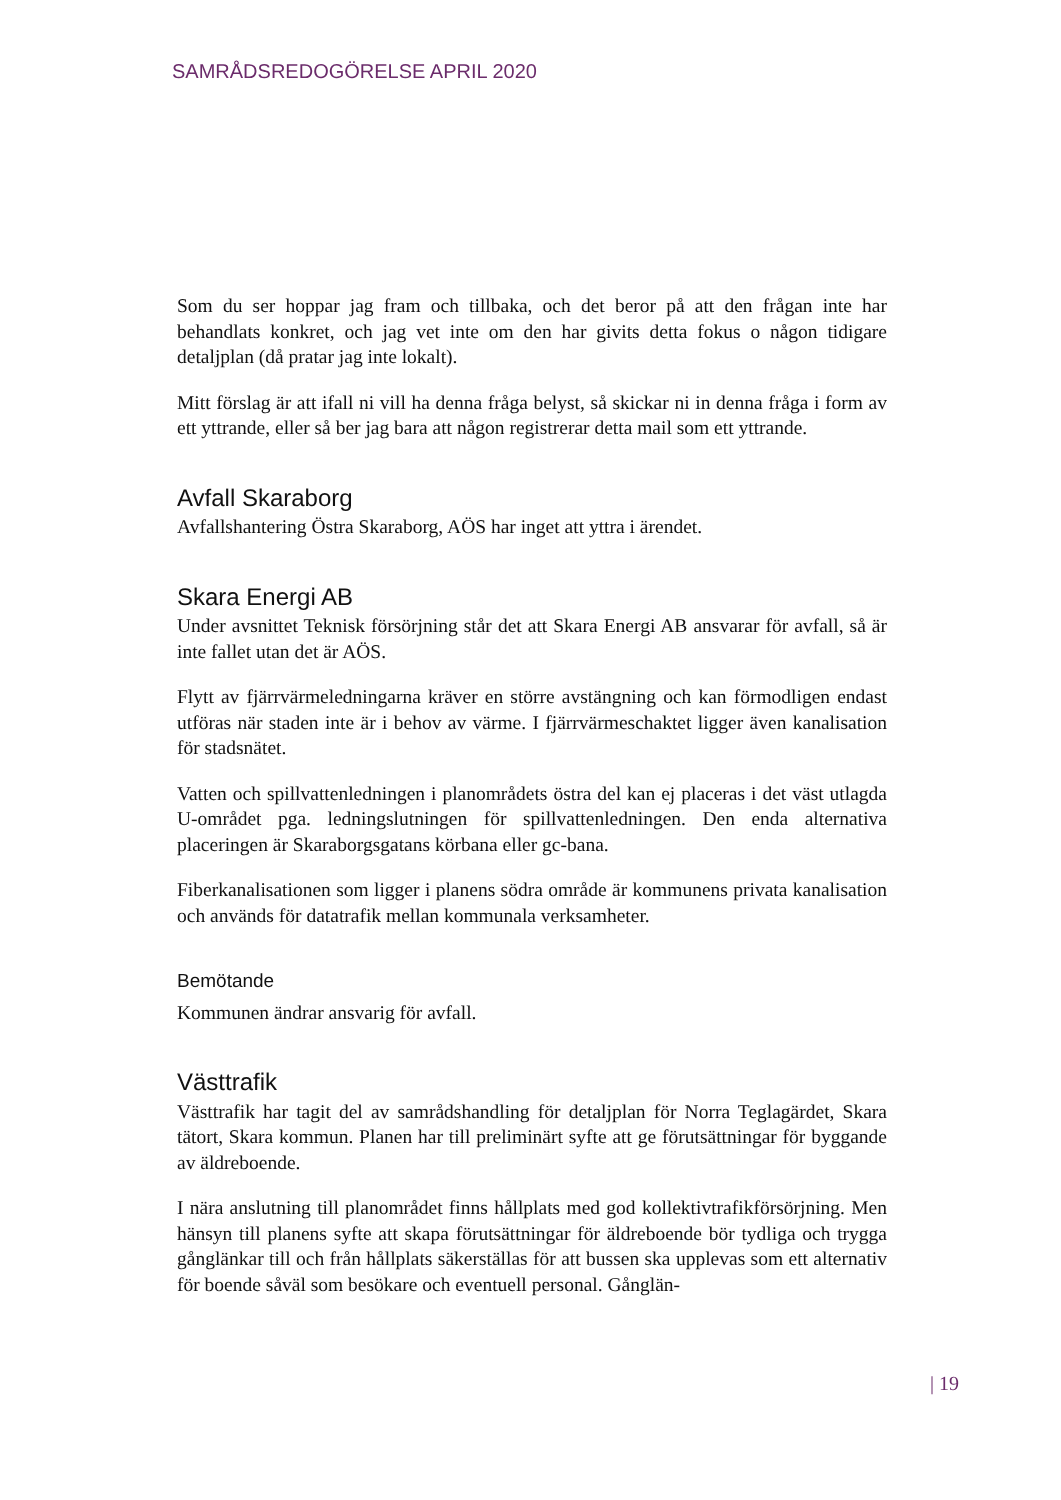SAMRÅDSREDOGÖRELSE APRIL 2020
Som du ser hoppar jag fram och tillbaka, och det beror på att den frågan inte har behandlats konkret, och jag vet inte om den har givits detta fokus o någon tidigare detaljplan (då pratar jag inte lokalt).
Mitt förslag är att ifall ni vill ha denna fråga belyst, så skickar ni in denna fråga i form av ett yttrande, eller så ber jag bara att någon registrerar detta mail som ett yttrande.
Avfall Skaraborg
Avfallshantering Östra Skaraborg, AÖS har inget att yttra i ärendet.
Skara Energi AB
Under avsnittet Teknisk försörjning står det att Skara Energi AB ansvarar för avfall, så är inte fallet utan det är AÖS.
Flytt av fjärrvärmeledningarna kräver en större avstängning och kan förmodligen endast utföras när staden inte är i behov av värme. I fjärrvärmeschaktet ligger även kanalisation för stadsnätet.
Vatten och spillvattenledningen i planområdets östra del kan ej placeras i det väst utlagda U-området pga. ledningslutningen för spillvattenledningen. Den enda alternativa placeringen är Skaraborgsgatans körbana eller gc-bana.
Fiberkanalisationen som ligger i planens södra område är kommunens privata kanalisation och används för datatrafik mellan kommunala verksamheter.
Bemötande
Kommunen ändrar ansvarig för avfall.
Västtrafik
Västtrafik har tagit del av samrådshandling för detaljplan för Norra Teglagärdet, Skara tätort, Skara kommun. Planen har till preliminärt syfte att ge förutsättningar för byggande av äldreboende.
I nära anslutning till planområdet finns hållplats med god kollektivtrafikförsörjning. Men hänsyn till planens syfte att skapa förutsättningar för äldreboende bör tydliga och trygga gånglänkar till och från hållplats säkerställas för att bussen ska upplevas som ett alternativ för boende såväl som besökare och eventuell personal. Gånglän-
| 19